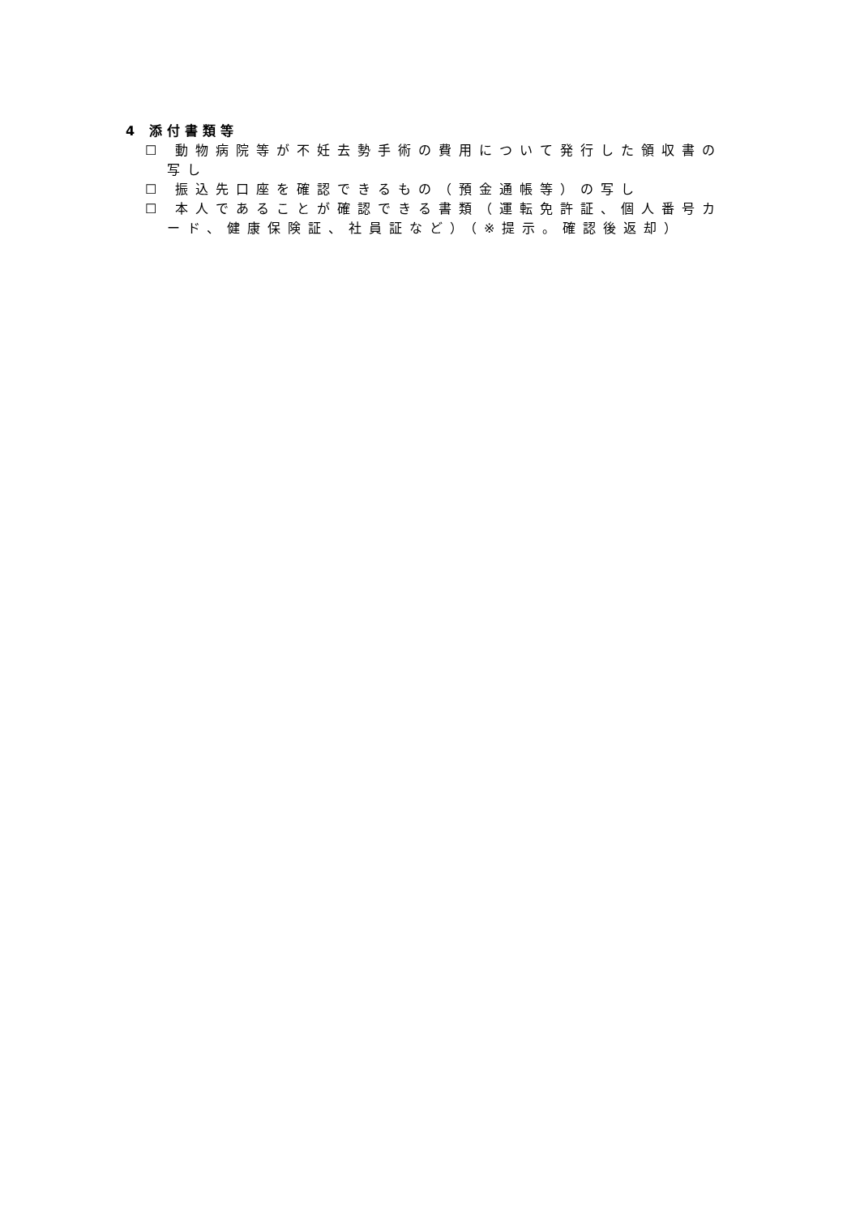4 添付書類等
☐ 動物病院等が不妊去勢手術の費用について発行した領収書の写し
☐ 振込先口座を確認できるもの（預金通帳等）の写し
☐ 本人であることが確認できる書類（運転免許証、個人番号カード、健康保険証、社員証など）（※提示。確認後返却）